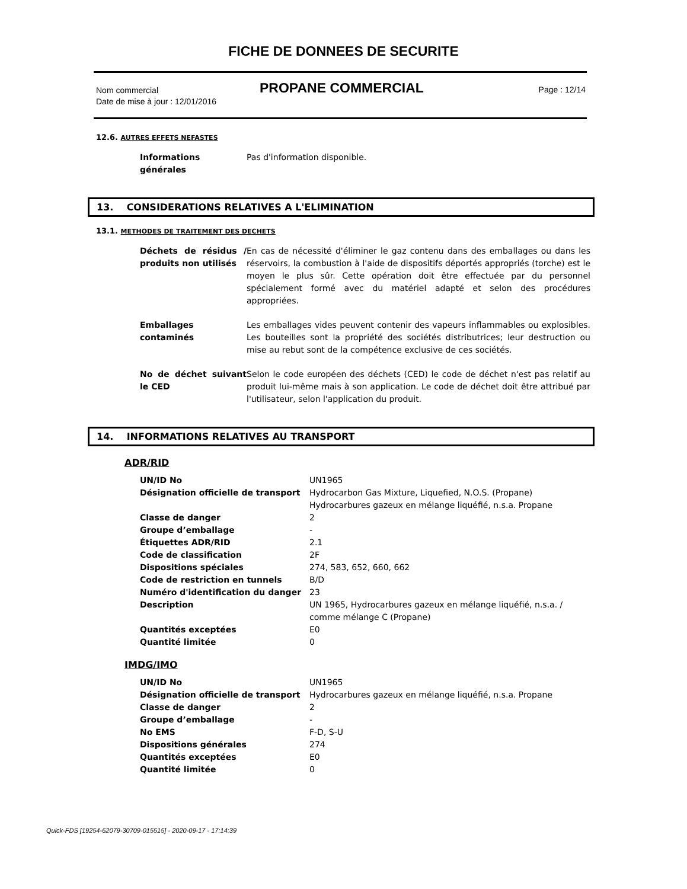FICHE DE DONNEES DE SECURITE
Nom commercial
Date de mise à jour : 12/01/2016
PROPANE COMMERCIAL Page : 12/14
12.6. AUTRES EFFETS NEFASTES
| Informations générales | Pas d'information disponible. |
13. CONSIDERATIONS RELATIVES A L'ELIMINATION
13.1. METHODES DE TRAITEMENT DES DECHETS
| Déchets de résidus / produits non utilisés | En cas de nécessité d'éliminer le gaz contenu dans des emballages ou dans les réservoirs, la combustion à l'aide de dispositifs déportés appropriés (torche) est le moyen le plus sûr. Cette opération doit être effectuée par du personnel spécialement formé avec du matériel adapté et selon des procédures appropriées. |
| Emballages contaminés | Les emballages vides peuvent contenir des vapeurs inflammables ou explosibles. Les bouteilles sont la propriété des sociétés distributrices; leur destruction ou mise au rebut sont de la compétence exclusive de ces sociétés. |
| No de déchet suivant le CED | Selon le code européen des déchets (CED) le code de déchet n'est pas relatif au produit lui-même mais à son application. Le code de déchet doit être attribué par l'utilisateur, selon l'application du produit. |
14. INFORMATIONS RELATIVES AU TRANSPORT
ADR/RID
| UN/ID No | UN1965 |
| Désignation officielle de transport | Hydrocarbon Gas Mixture, Liquefied, N.O.S. (Propane) Hydrocarbures gazeux en mélange liquéfié, n.s.a. Propane |
| Classe de danger | 2 |
| Groupe d’emballage | - |
| Étiquettes ADR/RID | 2.1 |
| Code de classification | 2F |
| Dispositions spéciales | 274, 583, 652, 660, 662 |
| Code de restriction en tunnels | B/D |
| Numéro d'identification du danger | 23 |
| Description | UN 1965, Hydrocarbures gazeux en mélange liquéfié, n.s.a. / comme mélange C (Propane) |
| Quantités exceptées | E0 |
| Quantité limitée | 0 |
IMDG/IMO
| UN/ID No | UN1965 |
| Désignation officielle de transport | Hydrocarbures gazeux en mélange liquéfié, n.s.a. Propane |
| Classe de danger | 2 |
| Groupe d’emballage | - |
| No EMS | F-D, S-U |
| Dispositions générales | 274 |
| Quantités exceptées | E0 |
| Quantité limitée | 0 |
Quick-FDS [19254-62079-30709-015515] - 2020-09-17 - 17:14:39